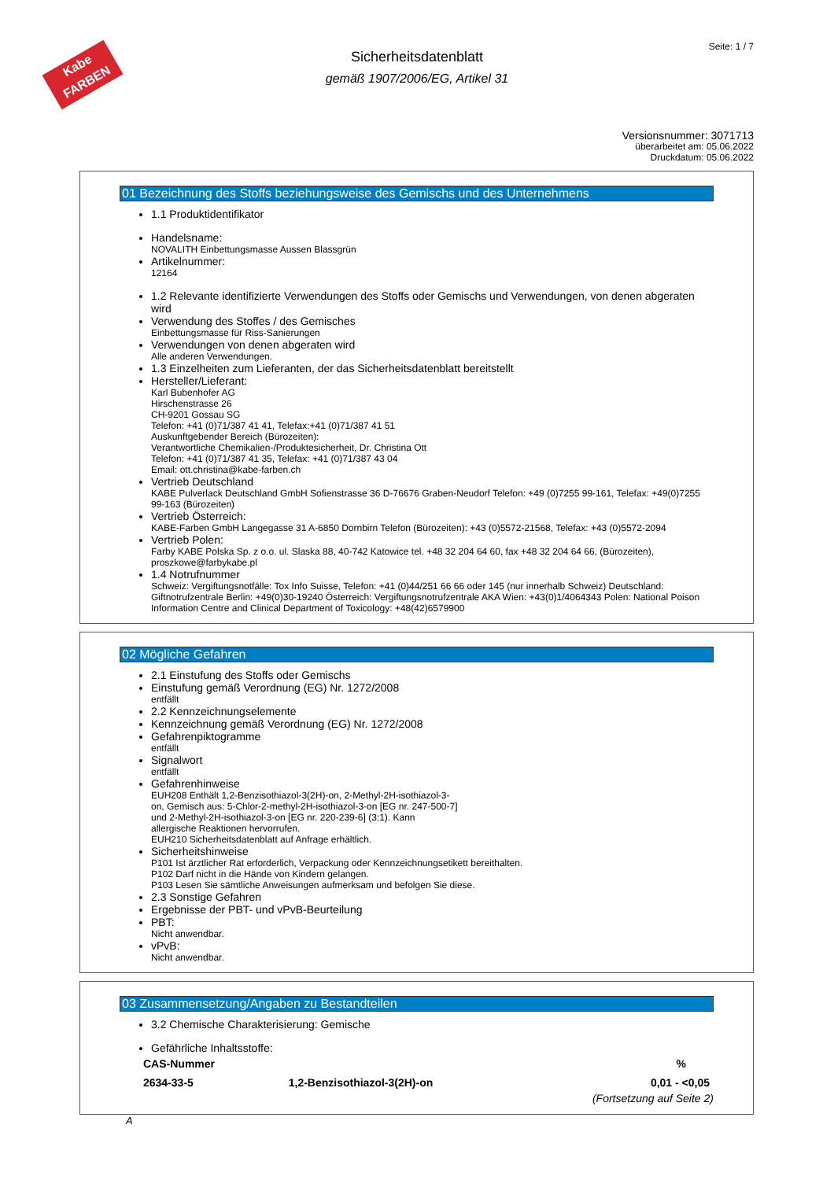Kabe
FARBEN
Seite: 1 / 7
Sicherheitsdatenblatt
gemäß 1907/2006/EG, Artikel 31
Versionsnummer: 3071713
überarbeitet am: 05.06.2022
Druckdatum: 05.06.2022
01 Bezeichnung des Stoffs beziehungsweise des Gemischs und des Unternehmens
1.1 Produktidentifikator
Handelsname:
NOVALITH Einbettungsmasse Aussen Blassgrün
Artikelnummer:
12164
1.2 Relevante identifizierte Verwendungen des Stoffs oder Gemischs und Verwendungen, von denen abgeraten wird
Verwendung des Stoffes / des Gemisches
Einbettungsmasse für Riss-Sanierungen
Verwendungen von denen abgeraten wird
Alle anderen Verwendungen.
1.3 Einzelheiten zum Lieferanten, der das Sicherheitsdatenblatt bereitstellt
Hersteller/Lieferant:
Karl Bubenhofer AG
Hirschenstrasse 26
CH-9201 Gossau SG
Telefon: +41 (0)71/387 41 41, Telefax:+41 (0)71/387 41 51
Auskunftgebender Bereich (Bürozeiten):
Verantwortliche Chemikalien-/Produktesicherheit, Dr. Christina Ott
Telefon: +41 (0)71/387 41 35, Telefax: +41 (0)71/387 43 04
Email: ott.christina@kabe-farben.ch
Vertrieb Deutschland
KABE Pulverlack Deutschland GmbH Sofienstrasse 36 D-76676 Graben-Neudorf Telefon: +49 (0)7255 99-161, Telefax: +49(0)7255 99-163 (Bürozeiten)
Vertrieb Österreich:
KABE-Farben GmbH Langegasse 31 A-6850 Dornbirn Telefon (Bürozeiten): +43 (0)5572-21568, Telefax: +43 (0)5572-2094
Vertrieb Polen:
Farby KABE Polska Sp. z o.o. ul. Slaska 88, 40-742 Katowice tel. +48 32 204 64 60, fax +48 32 204 64 66, (Bürozeiten), proszkowe@farbykabe.pl
1.4 Notrufnummer
Schweiz: Vergiftungsnotfälle: Tox Info Suisse, Telefon: +41 (0)44/251 66 66 oder 145 (nur innerhalb Schweiz) Deutschland: Giftnotrufzentrale Berlin: +49(0)30-19240 Österreich: Vergiftungsnotrufzentrale AKA Wien: +43(0)1/4064343 Polen: National Poison Information Centre and Clinical Department of Toxicology: +48(42)6579900
02 Mögliche Gefahren
2.1 Einstufung des Stoffs oder Gemischs
Einstufung gemäß Verordnung (EG) Nr. 1272/2008
entfällt
2.2 Kennzeichnungselemente
Kennzeichnung gemäß Verordnung (EG) Nr. 1272/2008
Gefahrenpiktogramme
entfällt
Signalwort
entfällt
Gefahrenhinweise
EUH208 Enthält 1,2-Benzisothiazol-3(2H)-on, 2-Methyl-2H-isothiazol-3-on, Gemisch aus: 5-Chlor-2-methyl-2H-isothiazol-3-on [EG nr. 247-500-7] und 2-Methyl-2H-isothiazol-3-on [EG nr. 220-239-6] (3:1). Kann allergische Reaktionen hervorrufen.
EUH210 Sicherheitsdatenblatt auf Anfrage erhältlich.
Sicherheitshinweise
P101 Ist ärztlicher Rat erforderlich, Verpackung oder Kennzeichnungsetikett bereithalten.
P102 Darf nicht in die Hände von Kindern gelangen.
P103 Lesen Sie sämtliche Anweisungen aufmerksam und befolgen Sie diese.
2.3 Sonstige Gefahren
Ergebnisse der PBT- und vPvB-Beurteilung
PBT:
Nicht anwendbar.
vPvB:
Nicht anwendbar.
03 Zusammensetzung/Angaben zu Bestandteilen
3.2 Chemische Charakterisierung: Gemische
Gefährliche Inhaltsstoffe:
| CAS-Nummer | | % |
| --- | --- | --- |
| 2634-33-5 | 1,2-Benzisothiazol-3(2H)-on | 0,01 - <0,05 |
(Fortsetzung auf Seite 2)
A